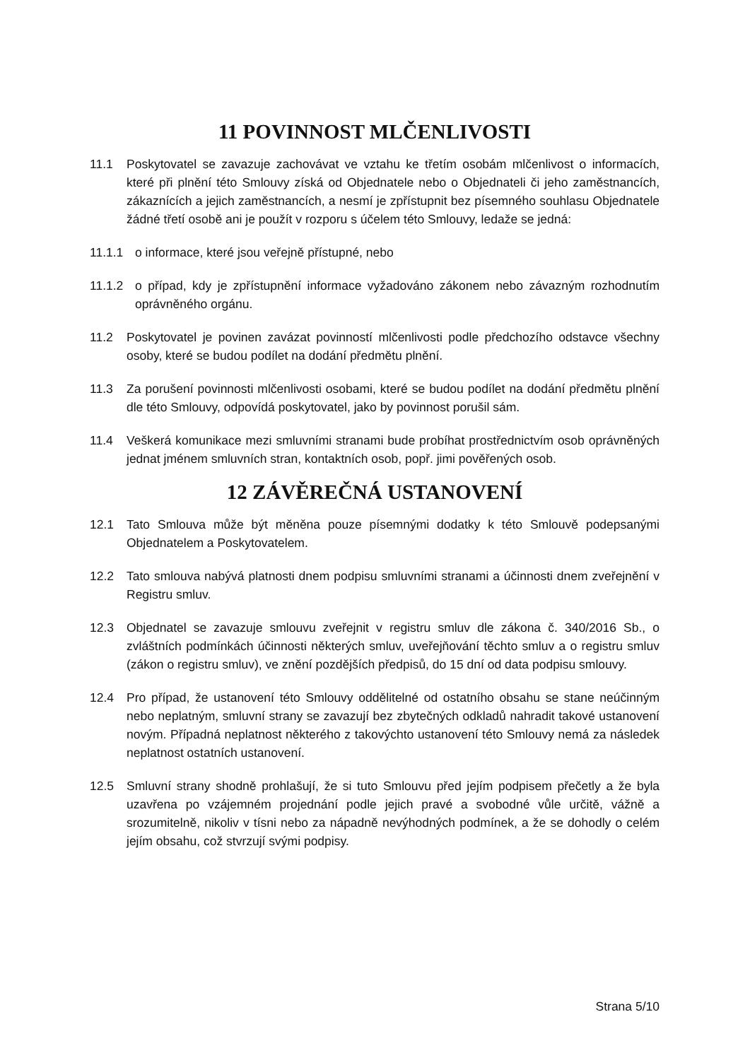11 POVINNOST MLČENLIVOSTI
11.1 Poskytovatel se zavazuje zachovávat ve vztahu ke třetím osobám mlčenlivost o informacích, které při plnění této Smlouvy získá od Objednatele nebo o Objednateli či jeho zaměstnancích, zákaznících a jejich zaměstnancích, a nesmí je zpřístupnit bez písemného souhlasu Objednatele žádné třetí osobě ani je použít v rozporu s účelem této Smlouvy, ledaže se jedná:
11.1.1 o informace, které jsou veřejně přístupné, nebo
11.1.2 o případ, kdy je zpřístupnění informace vyžadováno zákonem nebo závazným rozhodnutím oprávněného orgánu.
11.2 Poskytovatel je povinen zavázat povinností mlčenlivosti podle předchozího odstavce všechny osoby, které se budou podílet na dodání předmětu plnění.
11.3 Za porušení povinnosti mlčenlivosti osobami, které se budou podílet na dodání předmětu plnění dle této Smlouvy, odpovídá poskytovatel, jako by povinnost porušil sám.
11.4 Veškerá komunikace mezi smluvními stranami bude probíhat prostřednictvím osob oprávněných jednat jménem smluvních stran, kontaktních osob, popř. jimi pověřených osob.
12 ZÁVĚREČNÁ USTANOVENÍ
12.1 Tato Smlouva může být měněna pouze písemnými dodatky k této Smlouvě podepsanými Objednatelem a Poskytovatelem.
12.2 Tato smlouva nabývá platnosti dnem podpisu smluvními stranami a účinnosti dnem zveřejnění v Registru smluv.
12.3 Objednatel se zavazuje smlouvu zveřejnit v registru smluv dle zákona č. 340/2016 Sb., o zvláštních podmínkách účinnosti některých smluv, uveřejňování těchto smluv a o registru smluv (zákon o registru smluv), ve znění pozdějších předpisů, do 15 dní od data podpisu smlouvy.
12.4 Pro případ, že ustanovení této Smlouvy oddělitelné od ostatního obsahu se stane neúčinným nebo neplatným, smluvní strany se zavazují bez zbytečných odkladů nahradit takové ustanovení novým. Případná neplatnost některého z takovýchto ustanovení této Smlouvy nemá za následek neplatnost ostatních ustanovení.
12.5 Smluvní strany shodně prohlašují, že si tuto Smlouvu před jejím podpisem přečetly a že byla uzavřena po vzájemném projednání podle jejich pravé a svobodné vůle určitě, vážně a srozumitelně, nikoliv v tísni nebo za nápadně nevýhodných podmínek, a že se dohodly o celém jejím obsahu, což stvrzují svými podpisy.
Strana 5/10